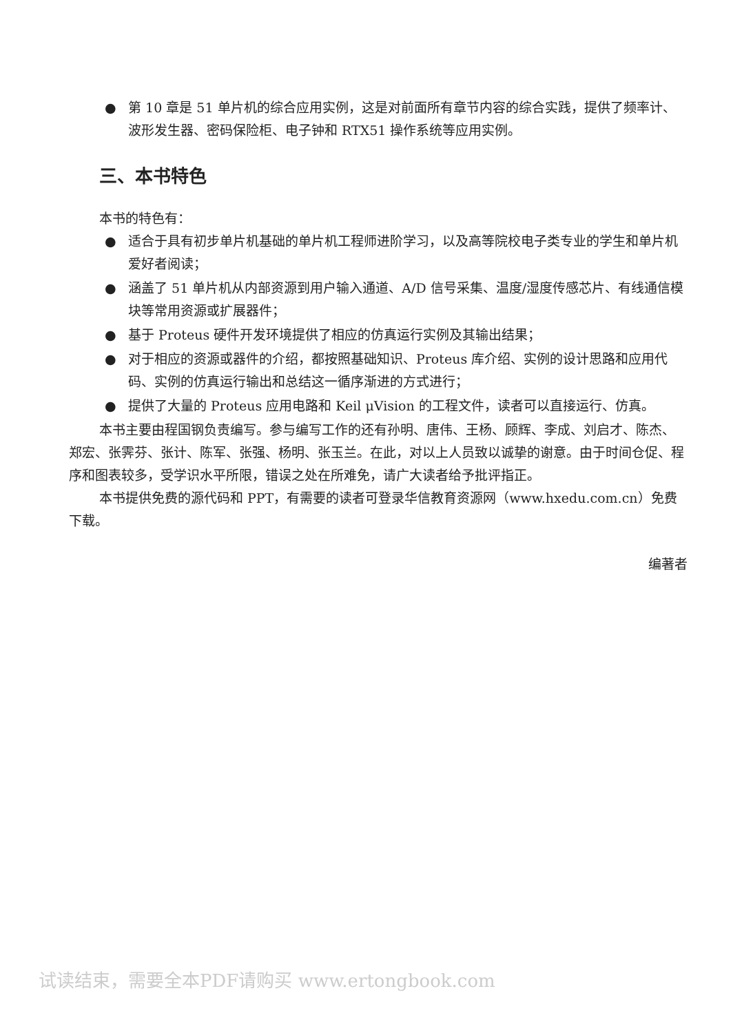● 第 10 章是 51 单片机的综合应用实例，这是对前面所有章节内容的综合实践，提供了频率计、波形发生器、密码保险柜、电子钟和 RTX51 操作系统等应用实例。
三、本书特色
本书的特色有：
● 适合于具有初步单片机基础的单片机工程师进阶学习，以及高等院校电子类专业的学生和单片机爱好者阅读；
● 涵盖了 51 单片机从内部资源到用户输入通道、A/D 信号采集、温度/湿度传感芯片、有线通信模块等常用资源或扩展器件；
● 基于 Proteus 硬件开发环境提供了相应的仿真运行实例及其输出结果；
● 对于相应的资源或器件的介绍，都按照基础知识、Proteus 库介绍、实例的设计思路和应用代码、实例的仿真运行输出和总结这一循序渐进的方式进行；
● 提供了大量的 Proteus 应用电路和 Keil μVision 的工程文件，读者可以直接运行、仿真。
本书主要由程国钢负责编写。参与编写工作的还有孙明、唐伟、王杨、顾辉、李成、刘启才、陈杰、郑宏、张霁芬、张计、陈军、张强、杨明、张玉兰。在此，对以上人员致以诚挚的谢意。由于时间仓促、程序和图表较多，受学识水平所限，错误之处在所难免，请广大读者给予批评指正。
本书提供免费的源代码和 PPT，有需要的读者可登录华信教育资源网（www.hxedu.com.cn）免费下载。
编著者
试读结束，需要全本PDF请购买 www.ertongbook.com